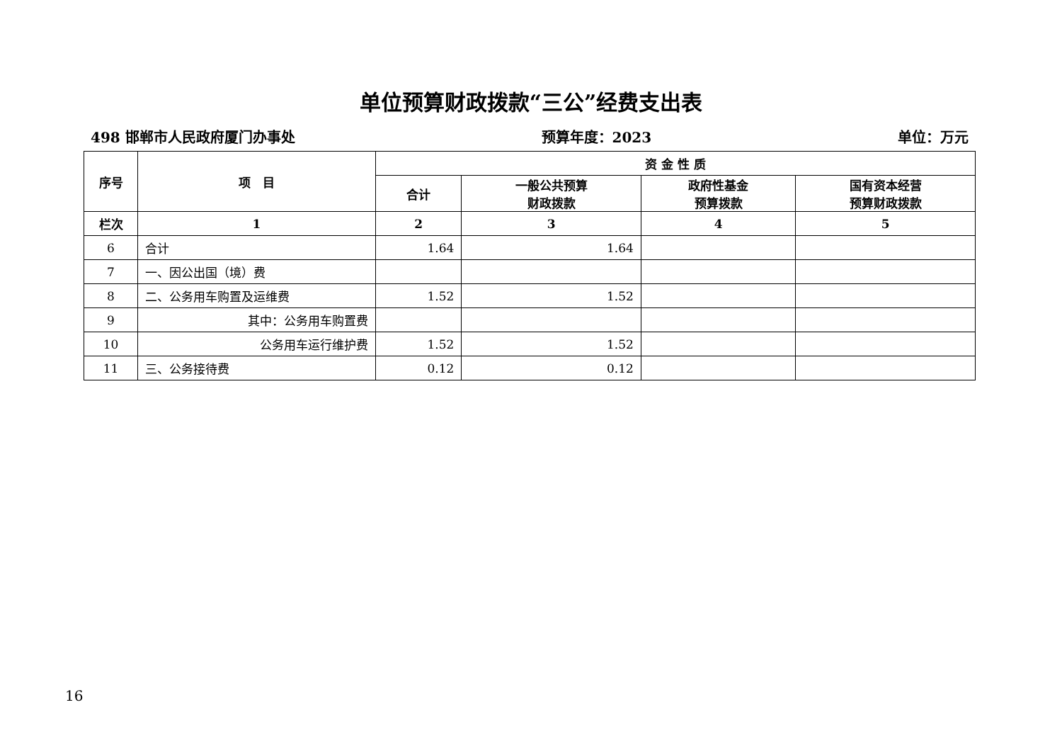单位预算财政拨款“三公”经费支出表
498 邯郸市人民政府厦门办事处 预算年度：2023 单位：万元
| 序号 | 项 目 | 资 金 性 质 | | | |
| --- | --- | --- | --- | --- | --- |
| | | 合计 | 一般公共预算 财政拨款 | 政府性基金 预算拨款 | 国有资本经营 预算财政拨款 |
| 栏次 | 1 | 2 | 3 | 4 | 5 |
| 6 | 合计 | 1.64 | 1.64 | | |
| 7 | 一、因公出国（境）费 | | | | |
| 8 | 二、公务用车购置及运维费 | 1.52 | 1.52 | | |
| 9 | 其中：公务用车购置费 | | | | |
| 10 | 公务用车运行维护费 | 1.52 | 1.52 | | |
| 11 | 三、公务接待费 | 0.12 | 0.12 | | |
16